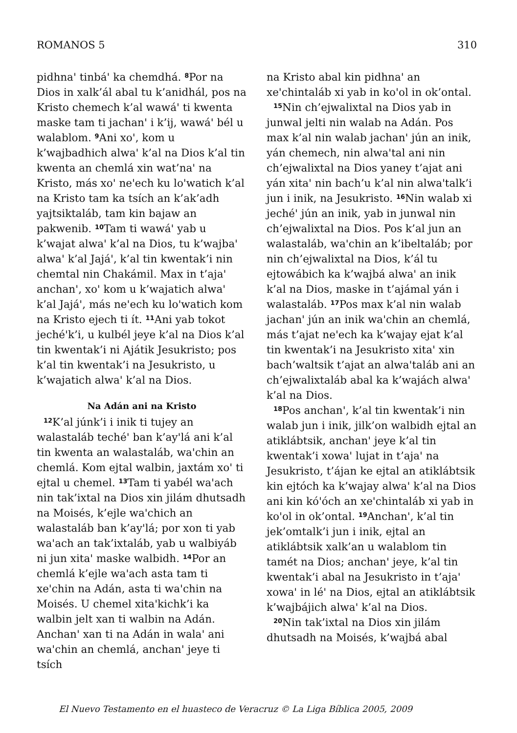ROMANOS 5 310
pidhnaꞌ tinbáꞌ ka chemdhá. <sup>8</sup>Por na Dios in xalk’ál abal tu k’anidhál, pos na Kristo chemech k’al wawáꞌ ti kwenta maske tam ti jachanꞌ i k’ij, wawáꞌ bél u walablom. <sup>9</sup>Ani xoꞌ, kom u k’wajbadhich alwaꞌ k’al na Dios k’al tin kwenta an chemlá xin wat’naꞌ na Kristo, más xoꞌ neꞌech ku loꞌwatich k’al na Kristo tam ka tsích an k’ak’adh yajtsiktaláb, tam kin bajaw an pakwenib. <sup>10</sup>Tam ti wawáꞌ yab u k’wajat alwaꞌ k’al na Dios, tu k’wajbaꞌ alwaꞌ k’al Jajáꞌ, k’al tin kwentak’i nin chemtal nin Chakámil. Max in t’ajaꞌ anchanꞌ, xoꞌ kom u k’wajatich alwaꞌ k’al Jajáꞌ, más neꞌech ku loꞌwatich kom na Kristo ejech ti ít. <sup>11</sup>Ani yab tokot jechéꞌk’i, u kulbél jeye k’al na Dios k’al tin kwentak’i ni Ajátik Jesukristo; pos k’al tin kwentak’i na Jesukristo, u k’wajatich alwaꞌ k’al na Dios.
Na Adán ani na Kristo
<sup>12</sup> K’al júnk’i i inik ti tujey an walastaláb techéꞌ ban k’ayꞌlá ani k’al tin kwenta an walastaláb, waꞌchin an chemlá. Kom ejtal walbin, jaxtám xoꞌ ti ejtal u chemel. <sup>13</sup>Tam ti yabél waꞌach nin tak’ixtal na Dios xin jilám dhutsadh na Moisés, k’ejle waꞌchich an walastaláb ban k’ayꞌlá; por xon ti yab waꞌach an tak’ixtaláb, yab u walbiyáb ni jun xitaꞌ maske walbidh. <sup>14</sup>Por an chemlá k’ejle waꞌach asta tam ti xeꞌchin na Adán, asta ti waꞌchin na Moisés. U chemel xitaꞌkichk’i ka walbin jelt xan ti walbin na Adán. Anchanꞌ xan ti na Adán in walaꞌ ani waꞌchin an chemlá, anchanꞌ jeye ti tsích
na Kristo abal kin pidhnaꞌ an xeꞌchintaláb xi yab in koꞌol in ok’ontal.
<sup>15</sup> Nin ch’ejwalixtal na Dios yab in junwal jelti nin walab na Adán. Pos max k’al nin walab jachanꞌ jún an inik, yán chemech, nin alwaꞌtal ani nin ch’ejwalixtal na Dios yaney t’ajat ani yán xitaꞌ nin bach’u k’al nin alwaꞌtalk’i jun i inik, na Jesukristo. <sup>16</sup>Nin walab xi jechéꞌ jún an inik, yab in junwal nin ch’ejwalixtal na Dios. Pos k’al jun an walastaláb, waꞌchin an k’ibeltaláb; por nin ch’ejwalixtal na Dios, k’ál tu ejtowábich ka k’wajbá alwaꞌ an inik k’al na Dios, maske in t’ajámal yán i walastaláb. <sup>17</sup>Pos max k’al nin walab jachanꞌ jún an inik waꞌchin an chemlá, más t’ajat neꞌech ka k’wajay ejat k’al tin kwentak’i na Jesukristo xitaꞌ xin bach’waltsik t’ajat an alwaꞌtaláb ani an ch’ejwalixtaláb abal ka k’wajách alwaꞌ k’al na Dios.
<sup>18</sup> Pos anchanꞌ, k’al tin kwentak’i nin walab jun i inik, jilk’on walbidh ejtal an atiklábtsik, anchanꞌ jeye k’al tin kwentak’i xowaꞌ lujat in t’ajaꞌ na Jesukristo, t’ájan ke ejtal an atiklábtsik kin ejtóch ka k’wajay alwaꞌ k’al na Dios ani kin kóꞌóch an xeꞌchintaláb xi yab in koꞌol in ok’ontal. <sup>19</sup>Anchanꞌ, k’al tin jek’omtalk’i jun i inik, ejtal an atiklábtsik xalk’an u walablom tin tamét na Dios; anchanꞌ jeye, k’al tin kwentak’i abal na Jesukristo in t’ajaꞌ xowaꞌ in léꞌ na Dios, ejtal an atiklábtsik k’wajbájich alwaꞌ k’al na Dios.
<sup>20</sup> Nin tak’ixtal na Dios xin jilám dhutsadh na Moisés, k’wajbá abal
El Nuevo Testamento en el huasteco de Veracruz © La Liga Bíblica 2005, 2009